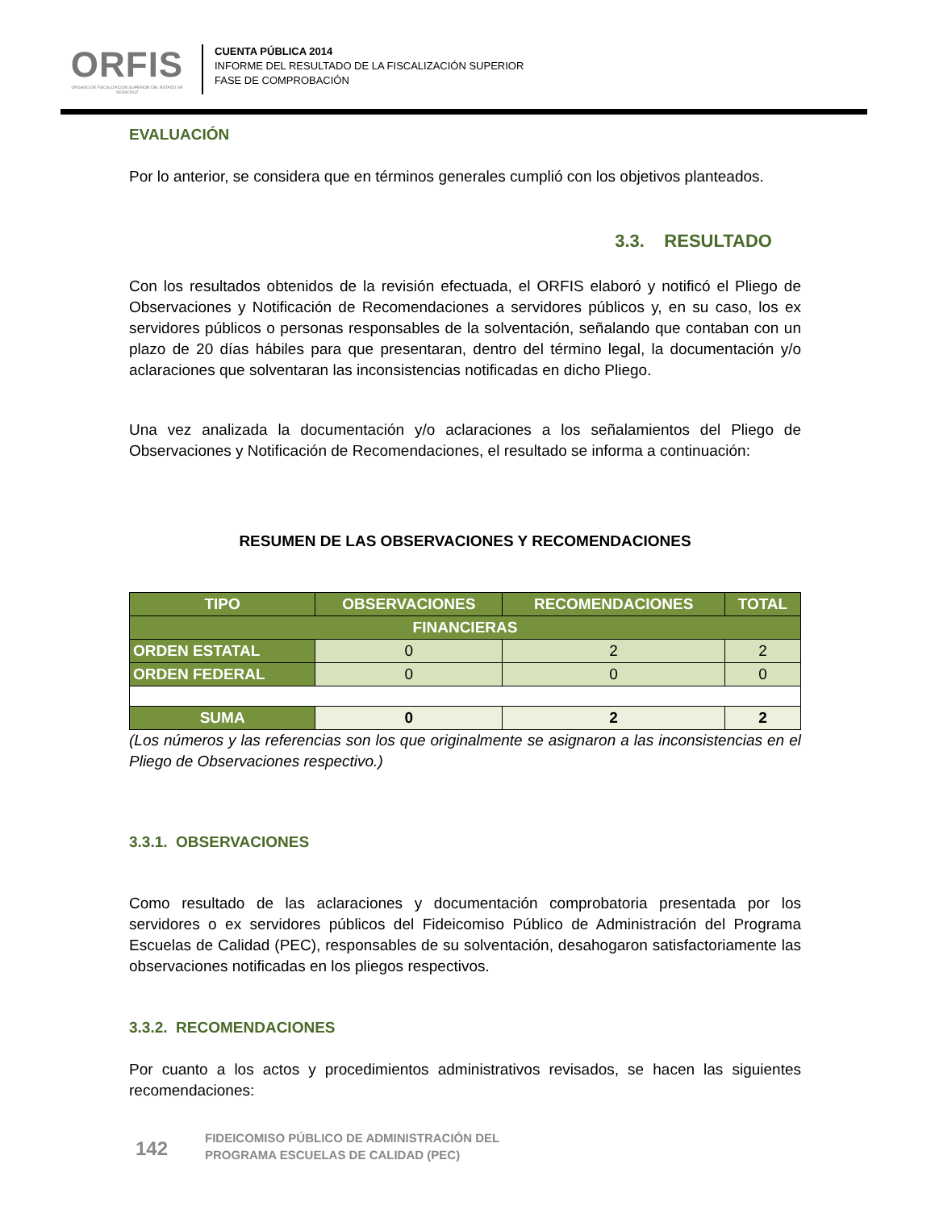ORFIS
ÓRGANO DE FISCALIZACIÓN SUPERIOR DEL ESTADO DE VERACRUZ
CUENTA PÚBLICA 2014
INFORME DEL RESULTADO DE LA FISCALIZACIÓN SUPERIOR
FASE DE COMPROBACIÓN
EVALUACIÓN
Por lo anterior, se considera que en términos generales cumplió con los objetivos planteados.
3.3. RESULTADO
Con los resultados obtenidos de la revisión efectuada, el ORFIS elaboró y notificó el Pliego de Observaciones y Notificación de Recomendaciones a servidores públicos y, en su caso, los ex servidores públicos o personas responsables de la solventación, señalando que contaban con un plazo de 20 días hábiles para que presentaran, dentro del término legal, la documentación y/o aclaraciones que solventaran las inconsistencias notificadas en dicho Pliego.
Una vez analizada la documentación y/o aclaraciones a los señalamientos del Pliego de Observaciones y Notificación de Recomendaciones, el resultado se informa a continuación:
RESUMEN DE LAS OBSERVACIONES Y RECOMENDACIONES
| TIPO | OBSERVACIONES | RECOMENDACIONES | TOTAL |
| --- | --- | --- | --- |
| FINANCIERAS | | | |
| ORDEN ESTATAL | 0 | 2 | 2 |
| ORDEN FEDERAL | 0 | 0 | 0 |
| SUMA | 0 | 2 | 2 |
(Los números y las referencias son los que originalmente se asignaron a las inconsistencias en el Pliego de Observaciones respectivo.)
3.3.1. OBSERVACIONES
Como resultado de las aclaraciones y documentación comprobatoria presentada por los servidores o ex servidores públicos del Fideicomiso Público de Administración del Programa Escuelas de Calidad (PEC), responsables de su solventación, desahogaron satisfactoriamente las observaciones notificadas en los pliegos respectivos.
3.3.2. RECOMENDACIONES
Por cuanto a los actos y procedimientos administrativos revisados, se hacen las siguientes recomendaciones:
142
FIDEICOMISO PÚBLICO DE ADMINISTRACIÓN DEL
PROGRAMA ESCUELAS DE CALIDAD (PEC)